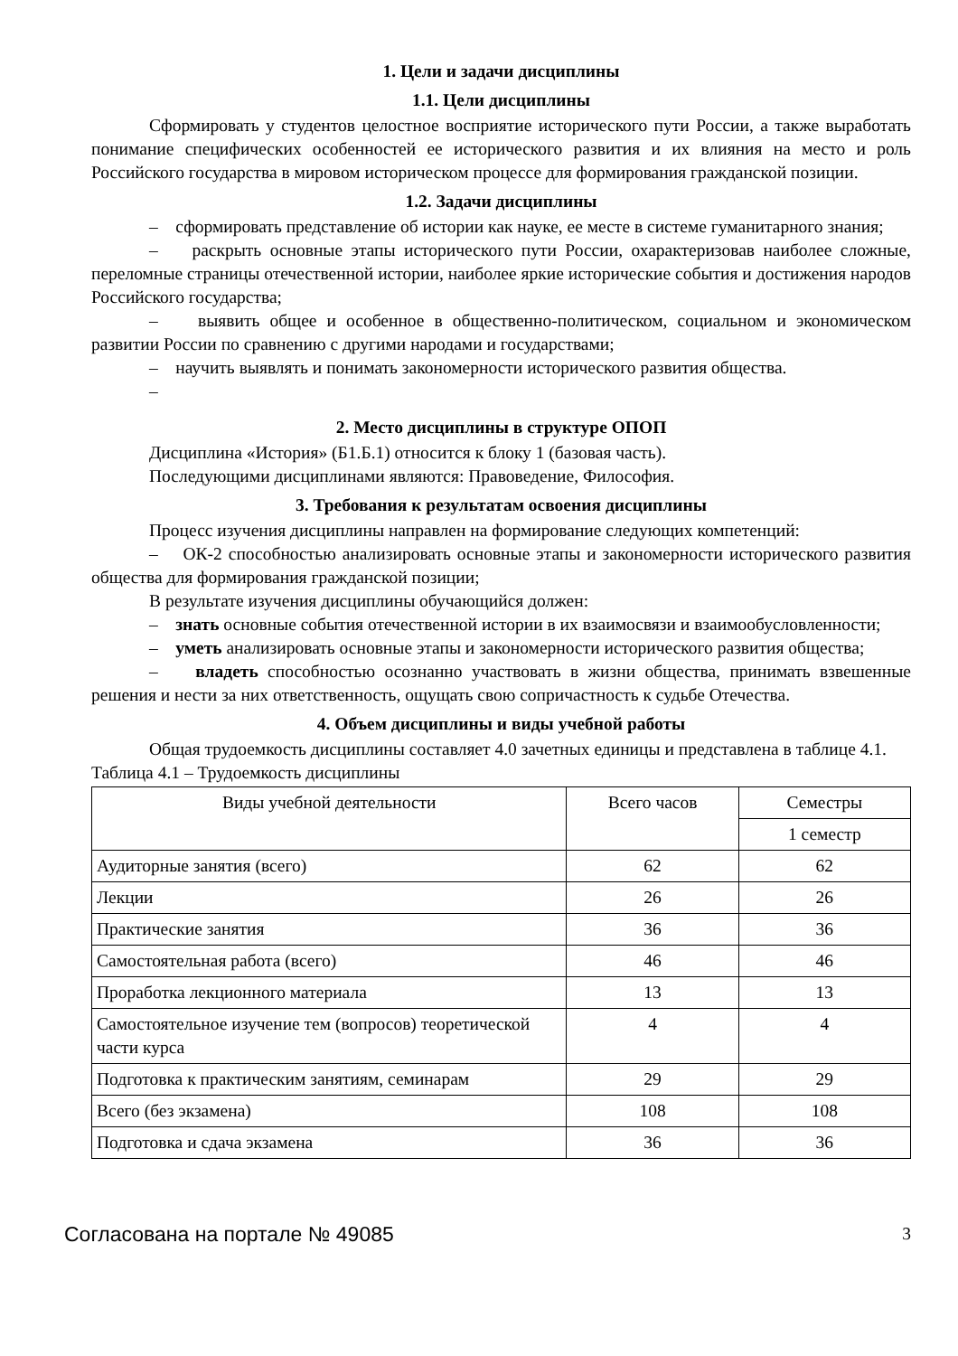1. Цели и задачи дисциплины
1.1. Цели дисциплины
Сформировать у студентов целостное восприятие исторического пути России, а также выработать понимание специфических особенностей ее исторического развития и их влияния на место и роль Российского государства в мировом историческом процессе для формирования гражданской позиции.
1.2. Задачи дисциплины
– сформировать представление об истории как науке, ее месте в системе гуманитарного знания;
– раскрыть основные этапы исторического пути России, охарактеризовав наиболее сложные, переломные страницы отечественной истории, наиболее яркие исторические события и достижения народов Российского государства;
– выявить общее и особенное в общественно-политическом, социальном и экономическом развитии России по сравнению с другими народами и государствами;
– научить выявлять и понимать закономерности исторического развития общества.
–
2. Место дисциплины в структуре ОПОП
Дисциплина «История» (Б1.Б.1) относится к блоку 1 (базовая часть).
Последующими дисциплинами являются: Правоведение, Философия.
3. Требования к результатам освоения дисциплины
Процесс изучения дисциплины направлен на формирование следующих компетенций:
– ОК-2 способностью анализировать основные этапы и закономерности исторического развития общества для формирования гражданской позиции;
В результате изучения дисциплины обучающийся должен:
– знать основные события отечественной истории в их взаимосвязи и взаимообусловленности;
– уметь анализировать основные этапы и закономерности исторического развития общества;
– владеть способностью осознанно участвовать в жизни общества, принимать взвешенные решения и нести за них ответственность, ощущать свою сопричастность к судьбе Отечества.
4. Объем дисциплины и виды учебной работы
Общая трудоемкость дисциплины составляет 4.0 зачетных единицы и представлена в таблице 4.1.
Таблица 4.1 – Трудоемкость дисциплины
| Виды учебной деятельности | Всего часов | Семестры |
| --- | --- | --- |
| | | 1 семестр |
| Аудиторные занятия (всего) | 62 | 62 |
| Лекции | 26 | 26 |
| Практические занятия | 36 | 36 |
| Самостоятельная работа (всего) | 46 | 46 |
| Проработка лекционного материала | 13 | 13 |
| Самостоятельное изучение тем (вопросов) теоретической части курса | 4 | 4 |
| Подготовка к практическим занятиям, семинарам | 29 | 29 |
| Всего (без экзамена) | 108 | 108 |
| Подготовка и сдача экзамена | 36 | 36 |
Согласована на портале № 49085 3